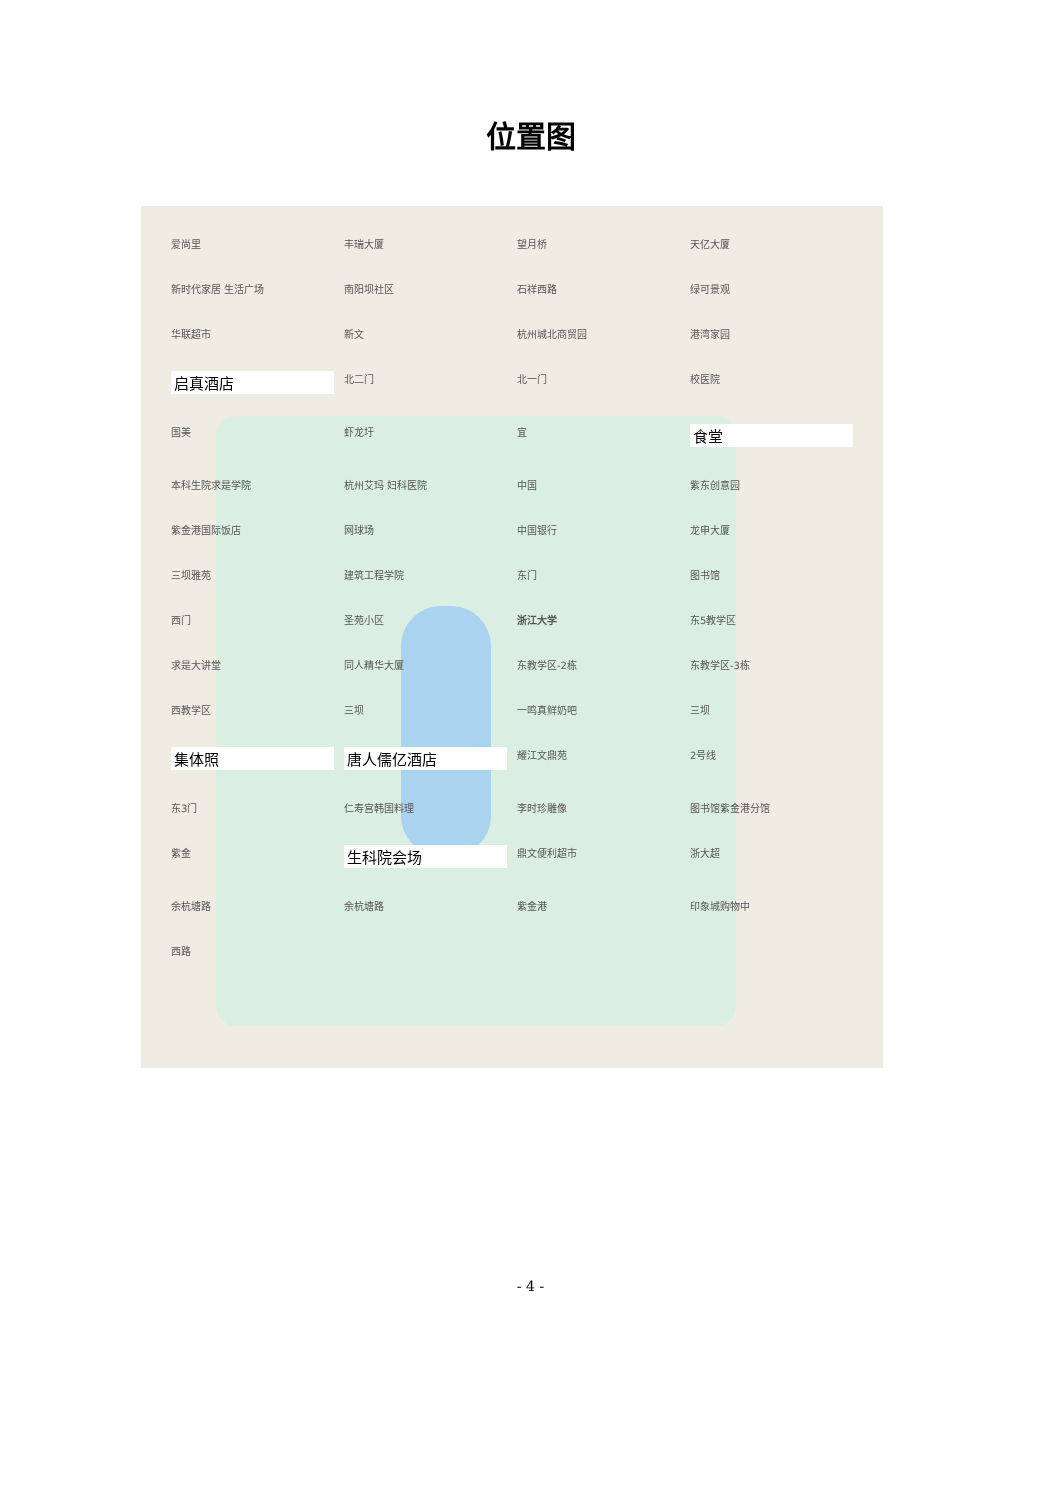位置图
爱尚里 丰瑞大厦 望月桥 天亿大厦 新时代家居 生活广场 南阳坝社区 石祥西路 绿可景观 华联超市 新文 杭州城北商贸园 港湾家园 启真酒店 北二门 北一门 校医院 国美 虾龙圩 宜 食堂 本科生院求是学院 杭州艾玛 妇科医院 中国 紫东创意园 紫金港国际饭店 网球场 中国银行 龙申大厦 三坝雅苑 建筑工程学院 东门 图书馆 西门 圣苑小区 浙江大学 东5教学区 求是大讲堂 同人精华大厦 东教学区-2栋 东教学区-3栋 西教学区 三坝 一鸣真鲜奶吧 三坝 集体照 唐人儒亿酒店 耀江文鼎苑 2号线 东3门 仁寿宫韩国料理 李时珍雕像 图书馆紫金港分馆 紫金 生科院会场 鼎文便利超市 浙大超 余杭塘路 余杭塘路 紫金港 印象城购物中 西路
- 4 -